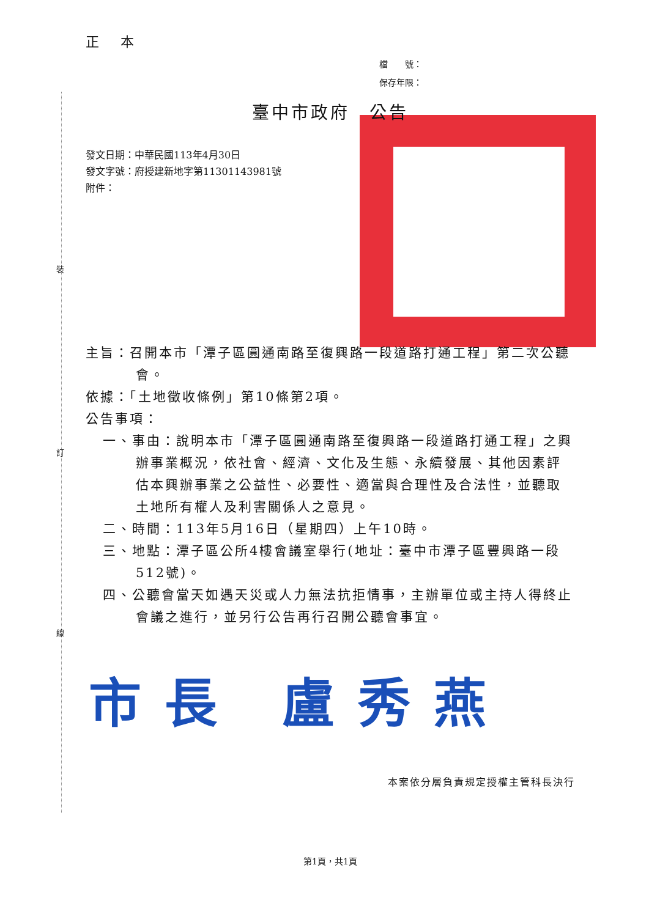裝
訂
線
正 本
檔　　號：
保存年限：
臺中市政府　公告
發文日期：中華民國113年4月30日
發文字號：府授建新地字第11301143981號
附件：
主旨：召開本市「潭子區圓通南路至復興路一段道路打通工程」第二次公聽會。
依據：「土地徵收條例」第10條第2項。
公告事項：
一、事由：說明本市「潭子區圓通南路至復興路一段道路打通工程」之興辦事業概況，依社會、經濟、文化及生態、永續發展、其他因素評估本興辦事業之公益性、必要性、適當與合理性及合法性，並聽取土地所有權人及利害關係人之意見。
二、時間：113年5月16日（星期四）上午10時。
三、地點：潭子區公所4樓會議室舉行(地址：臺中市潭子區豐興路一段512號)。
四、公聽會當天如遇天災或人力無法抗拒情事，主辦單位或主持人得終止會議之進行，並另行公告再行召開公聽會事宜。
市長 盧秀燕
本案依分層負責規定授權主管科長決行
第1頁，共1頁